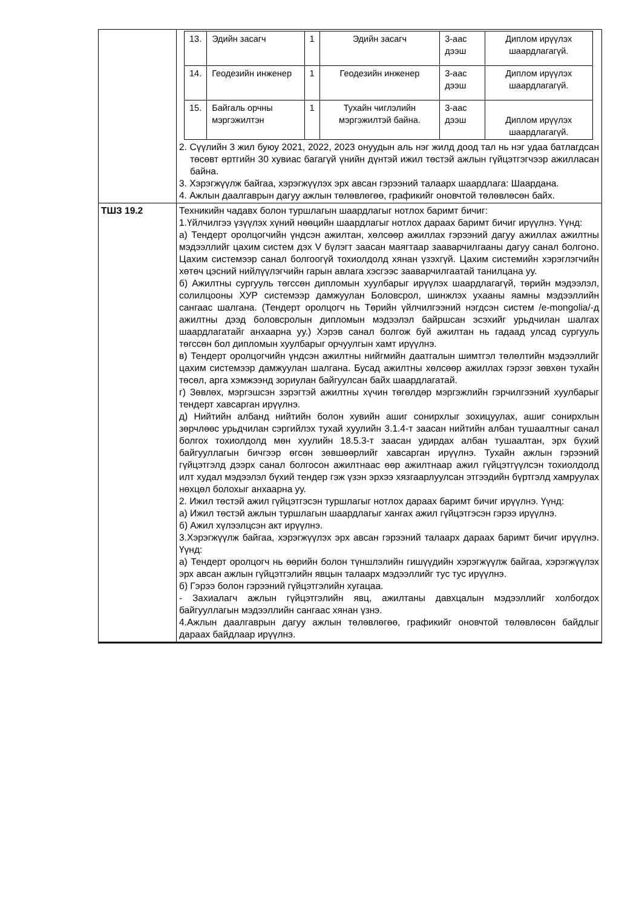| | / 13. / Эдийн засагч / 1 / Эдийн засагч / 3-аас дээш / Диплом ирүүлэх шаардлагагүй. / / 14. / Геодезийн инженер / 1 / Геодезийн инженер / 3-аас дээш / Диплом ирүүлэх шаардлагагүй. / / 15. / Байгаль орчны мэргэжилтэн / 1 / Тухайн чиглэлийн мэргэжилтэй байна. / 3-аас дээш / Диплом ирүүлэх шаардлагагүй. / 2. Сүүлийн 3 жил буюу 2021, 2022, 2023 онуудын аль нэг жилд доод тал нь нэг удаа батлагдсан төсөвт өртгийн 30 хувиас багагүй үнийн дүнтэй ижил төстэй ажлын гүйцэтгэгчээр ажилласан байна. 3. Хэрэгжүүлж байгаа, хэрэгжүүлэх эрх авсан гэрээний талаарх шаардлага: Шаардана. 4. Ажлын даалгаврын дагуу ажлын төлөвлөгөө, графикийг оновчтой төлөвлөсөн байх. |
| ТШЗ 19.2 | Техникийн чадавх болон туршлагын шаардлагыг нотлох баримт бичиг: 1.Үйлчилгээ үзүүлэх хүний нөөцийн шаардлагыг нотлох дараах баримт бичиг ирүүлнэ. Үүнд: а) Тендерт оролцогчийн үндсэн ажилтан, хөлсөөр ажиллах гэрээний дагуу ажиллах ажилтны мэдээллийг цахим систем дэх V бүлэгт заасан маягтаар зааварчилгааны дагуу санал болгоно. Цахим системээр санал болгоогүй тохиолдолд хянан үзэхгүй. Цахим системийн хэрэглэгчийн хөтөч цэсний нийлүүлэгчийн гарын авлага хэсгээс зааварчилгаатай танилцана уу. б) Ажилтны сургууль төгссөн дипломын хуулбарыг ирүүлэх шаардлагагүй, төрийн мэдээлэл, солилцооны ХУР системээр дамжуулан Боловсрол, шинжлэх ухааны яамны мэдээллийн сангаас шалгана. (Тендерт оролцогч нь Төрийн үйлчилгээний нэгдсэн систем /e-mongolia/-д ажилтны дээд боловсролын дипломын мэдээлэл байршсан эсэхийг урьдчилан шалгах шаардлагатайг анхаарна уу.) Хэрэв санал болгож буй ажилтан нь гадаад улсад сургууль төгссөн бол дипломын хуулбарыг орчуулгын хамт ирүүлнэ. в) Тендерт оролцогчийн үндсэн ажилтны нийгмийн даатгалын шимтгэл төлөлтийн мэдээллийг цахим системээр дамжуулан шалгана. Бусад ажилтны хөлсөөр ажиллах гэрээг зөвхөн тухайн төсөл, арга хэмжээнд зориулан байгуулсан байх шаардлагатай. г) Зөвлөх, мэргэшсэн зэрэгтэй ажилтны хүчин төгөлдөр мэргэжлийн гэрчилгээний хуулбарыг тендерт хавсарган ирүүлнэ. д) Нийтийн албанд нийтийн болон хувийн ашиг сонирхлыг зохицуулах, ашиг сонирхлын зөрчлөөс урьдчилан сэргийлэх тухай хуулийн 3.1.4-т заасан нийтийн албан тушаалтныг санал болгох тохиолдолд мөн хуулийн 18.5.3-т заасан удирдах албан тушаалтан, эрх бүхий байгууллагын бичгээр өгсөн зөвшөөрлийг хавсарган ирүүлнэ. Тухайн ажлын гэрээний гүйцэтгэлд дээрх санал болгосон ажилтнаас өөр ажилтнаар ажил гүйцэтгүүлсэн тохиолдолд илт худал мэдээлэл бүхий тендер гэж үзэн эрхээ хязгаарлуулсан этгээдийн бүртгэлд хамруулах нөхцөл болохыг анхаарна уу. 2. Ижил төстэй ажил гүйцэтгэсэн туршлагыг нотлох дараах баримт бичиг ирүүлнэ. Үүнд: а) Ижил төстэй ажлын туршлагын шаардлагыг хангах ажил гүйцэтгэсэн гэрээ ирүүлнэ. б) Ажил хүлээлцсэн акт ирүүлнэ. 3.Хэрэгжүүлж байгаа, хэрэгжүүлэх эрх авсан гэрээний талаарх дараах баримт бичиг ирүүлнэ. Үүнд: а) Тендерт оролцогч нь өөрийн болон түншлэлийн гишүүдийн хэрэгжүүлж байгаа, хэрэгжүүлэх эрх авсан ажлын гүйцэтгэлийн явцын талаарх мэдээллийг тус тус ирүүлнэ. б) Гэрээ болон гэрээний гүйцэтгэлийн хугацаа. - Захиалагч ажлын гүйцэтгэлийн явц, ажилтаны давхцалын мэдээллийг холбогдох байгууллагын мэдээллийн сангаас хянан үзнэ. 4.Ажлын даалгаврын дагуу ажлын төлөвлөгөө, графикийг оновчтой төлөвлөсөн байдлыг дараах байдлаар ирүүлнэ. |